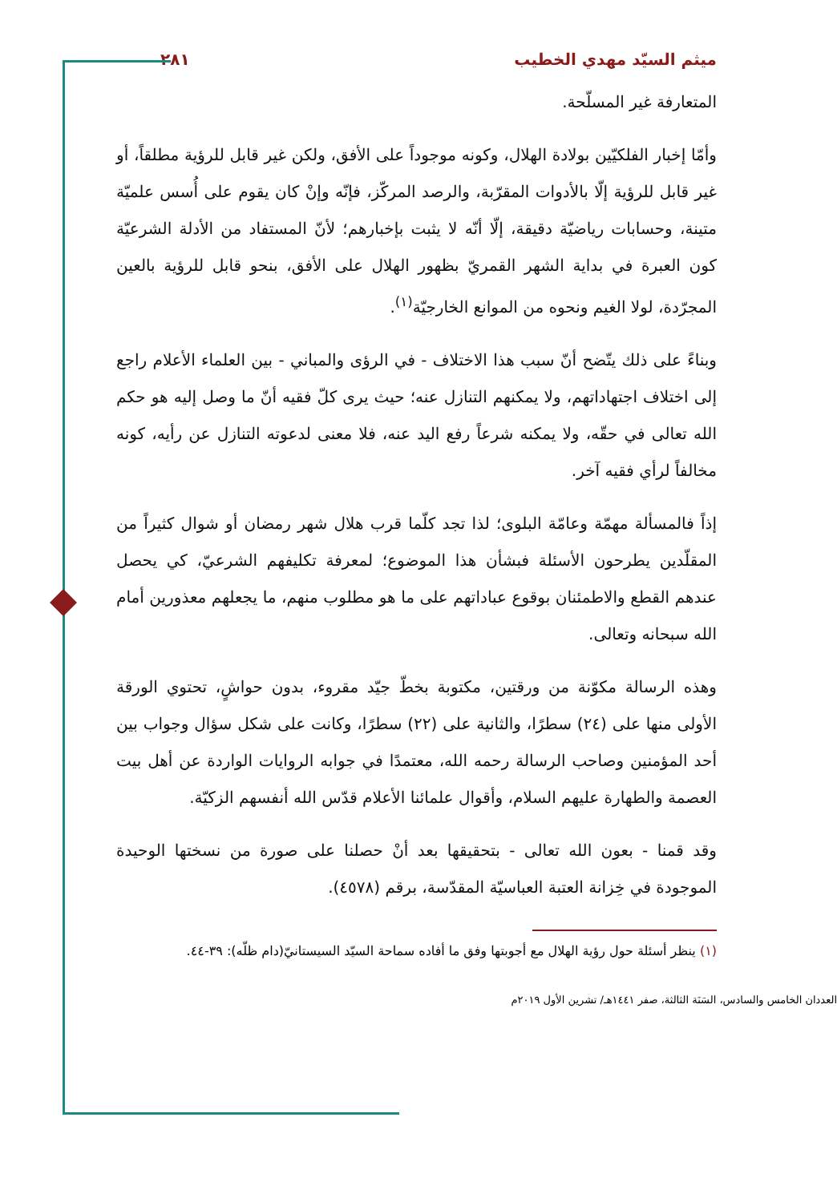ميثم السيّد مهدي الخطيب ٢٨١
المتعارفة غير المسلّحة.
وأمّا إخبار الفلكيّين بولادة الهلال، وكونه موجوداً على الأفق، ولكن غير قابل للرؤية مطلقاً، أو غير قابل للرؤية إلّا بالأدوات المقرّبة، والرصد المركّز، فإنّه وإنْ كان يقوم على أُسس علميّة متينة، وحسابات رياضيّة دقيقة، إلّا أنّه لا يثبت بإخبارهم؛ لأنّ المستفاد من الأدلة الشرعيّة كون العبرة في بداية الشهر القمريّ بظهور الهلال على الأفق، بنحو قابل للرؤية بالعين المجرّدة، لولا الغيم ونحوه من الموانع الخارجيّة<sup>(١)</sup>.
وبناءً على ذلك يتّضح أنّ سبب هذا الاختلاف - في الرؤى والمباني - بين العلماء الأعلام راجع إلى اختلاف اجتهاداتهم، ولا يمكنهم التنازل عنه؛ حيث يرى كلّ فقيه أنّ ما وصل إليه هو حكم الله تعالى في حقّه، ولا يمكنه شرعاً رفع اليد عنه، فلا معنى لدعوته التنازل عن رأيه، كونه مخالفاً لرأي فقيه آخر.
إذاً فالمسألة مهمّة وعامّة البلوى؛ لذا تجد كلّما قرب هلال شهر رمضان أو شوال كثيراً من المقلّدين يطرحون الأسئلة فبشأن هذا الموضوع؛ لمعرفة تكليفهم الشرعيّ، كي يحصل عندهم القطع والاطمئنان بوقوع عباداتهم على ما هو مطلوب منهم، ما يجعلهم معذورين أمام الله سبحانه وتعالى.
وهذه الرسالة مكوّنة من ورقتين، مكتوبة بخطّ جيّد مقروء، بدون حواشٍ، تحتوي الورقة الأولى منها على (٢٤) سطرًا، والثانية على (٢٢) سطرًا، وكانت على شكل سؤال وجواب بين أحد المؤمنين وصاحب الرسالة رحمه الله، معتمدًا في جوابه الروايات الواردة عن أهل بيت العصمة والطهارة عليهم السلام، وأقوال علمائنا الأعلام قدّس الله أنفسهم الزكيّة.
وقد قمنا - بعون الله تعالى - بتحقيقها بعد أنْ حصلنا على صورة من نسختها الوحيدة الموجودة في خِزانة العتبة العباسيّة المقدّسة، برقم (٤٥٧٨).
(١) ينظر أسئلة حول رؤية الهلال مع أجوبتها وفق ما أفاده سماحة السيّد السيستانيّ(دام ظلّه): ٣٩-٤٤.
العددان الخامس والسادس، السَنَة الثالثة، صفر ١٤٤١هـ/ تشرين الأول ٢٠١٩م